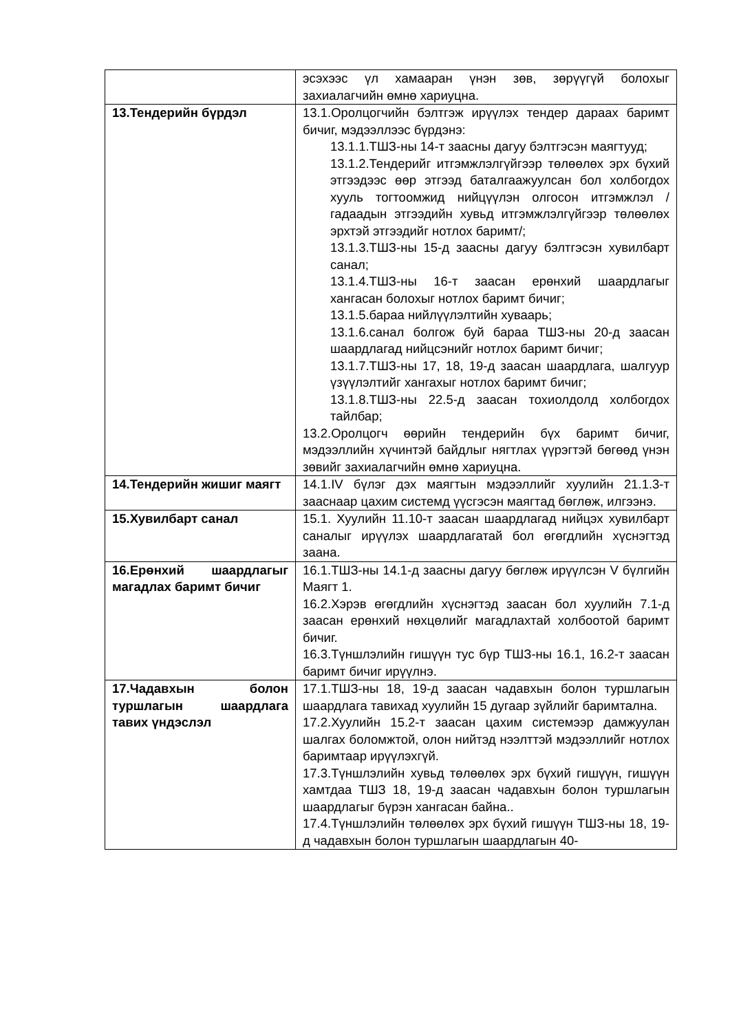| | эсэхээс үл хамааран үнэн зөв, зөрүүгүй болохыг захиалагчийн өмнө хариуцна. |
| 13.Тендерийн бүрдэл | 13.1.Оролцогчийн бэлтгэж ирүүлэх тендер дараах баримт бичиг, мэдээллээс бүрдэнэ: 13.1.1.ТШЗ-ны 14-т заасны дагуу бэлтгэсэн маягтууд; 13.1.2.Тендерийг итгэмжлэлгүйгээр төлөөлөх эрх бүхий этгээдээс өөр этгээд баталгаажуулсан бол холбогдох хууль тогтоомжид нийцүүлэн олгосон итгэмжлэл /гадаадын этгээдийн хувьд итгэмжлэлгүйгээр төлөөлөх эрхтэй этгээдийг нотлох баримт/; 13.1.3.ТШЗ-ны 15-д заасны дагуу бэлтгэсэн хувилбарт санал; 13.1.4.ТШЗ-ны 16-т заасан ерөнхий шаардлагыг хангасан болохыг нотлох баримт бичиг; 13.1.5.бараа нийлүүлэлтийн хуваарь; 13.1.6.санал болгож буй бараа ТШЗ-ны 20-д заасан шаардлагад нийцсэнийг нотлох баримт бичиг; 13.1.7.ТШЗ-ны 17, 18, 19-д заасан шаардлага, шалгуур үзүүлэлтийг хангахыг нотлох баримт бичиг; 13.1.8.ТШЗ-ны 22.5-д заасан тохиолдолд холбогдох тайлбар; 13.2.Оролцогч өөрийн тендерийн бүх баримт бичиг, мэдээллийн хүчинтэй байдлыг нягтлах үүрэгтэй бөгөөд үнэн зөвийг захиалагчийн өмнө хариуцна. |
| 14.Тендерийн жишиг маягт | 14.1.IV бүлэг дэх маягтын мэдээллийг хуулийн 21.1.3-т зааснаар цахим системд үүсгэсэн маягтад бөглөж, илгээнэ. |
| 15.Хувилбарт санал | 15.1. Хуулийн 11.10-т заасан шаардлагад нийцэх хувилбарт саналыг ирүүлэх шаардлагатай бол өгөгдлийн хүснэгтэд заана. |
| 16.Ерөнхий шаардлагыг магадлах баримт бичиг | 16.1.ТШЗ-ны 14.1-д заасны дагуу бөглөж ирүүлсэн V бүлгийн Маягт 1. 16.2.Хэрэв өгөгдлийн хүснэгтэд заасан бол хуулийн 7.1-д заасан ерөнхий нөхцөлийг магадлахтай холбоотой баримт бичиг. 16.3.Түншлэлийн гишүүн тус бүр ТШЗ-ны 16.1, 16.2-т заасан баримт бичиг ирүүлнэ. |
| 17.Чадавхын болон туршлагын шаардлага тавих үндэслэл | 17.1.ТШЗ-ны 18, 19-д заасан чадавхын болон туршлагын шаардлага тавихад хуулийн 15 дугаар зүйлийг баримтална. 17.2.Хуулийн 15.2-т заасан цахим системээр дамжуулан шалгах боломжтой, олон нийтэд нээлттэй мэдээллийг нотлох баримтаар ирүүлэхгүй. 17.3.Түншлэлийн хувьд төлөөлөх эрх бүхий гишүүн, гишүүн хамтдаа ТШЗ 18, 19-д заасан чадавхын болон туршлагын шаардлагыг бүрэн хангасан байна.. 17.4.Түншлэлийн төлөөлөх эрх бүхий гишүүн ТШЗ-ны 18, 19-д чадавхын болон туршлагын шаардлагын 40- |